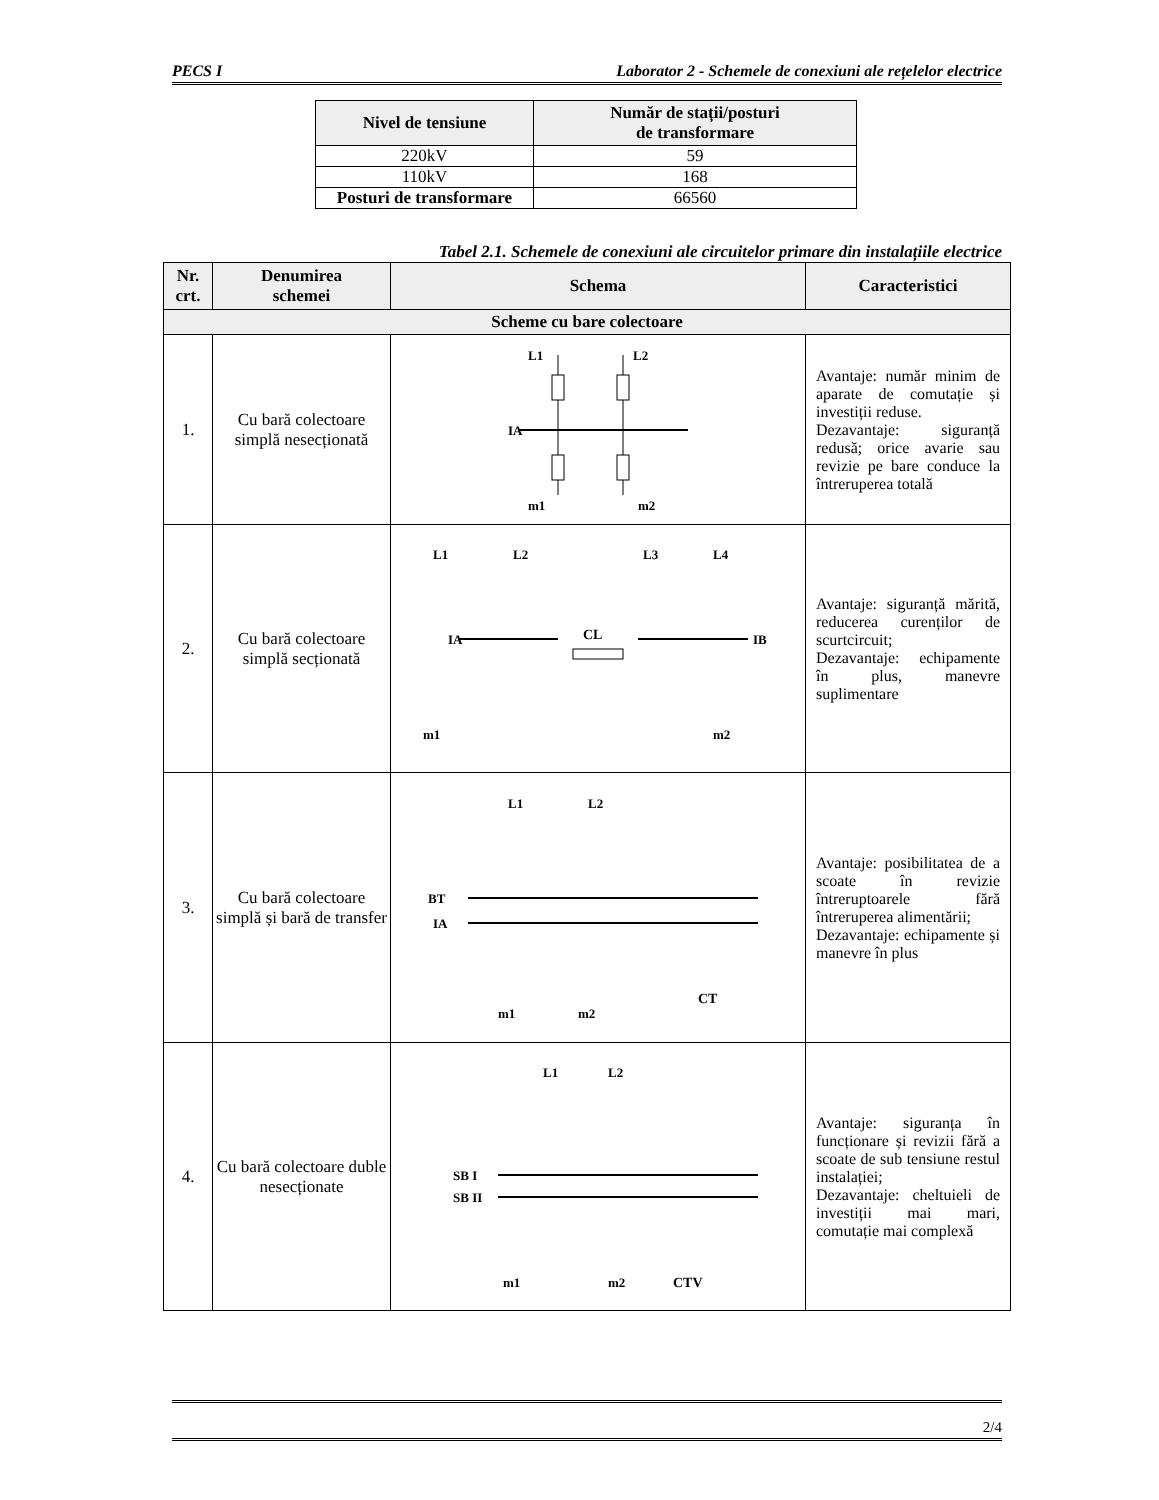PECS I Laborator 2 - Schemele de conexiuni ale rețelelor electrice
| Nivel de tensiune | Număr de stații/posturi de transformare |
| --- | --- |
| 220kV | 59 |
| 110kV | 168 |
| Posturi de transformare | 66560 |
Tabel 2.1. Schemele de conexiuni ale circuitelor primare din instalațiile electrice
| Nr. crt. | Denumirea schemei | Schema | Caracteristici |
| --- | --- | --- | --- |
| Scheme cu bare colectoare | | | |
| 1. | Cu bară colectoare simplă nesecționată | IA L1 L2 m1 m2 | Avantaje: număr minim de aparate de comutație și investiții reduse. Dezavantaje: siguranță redusă; orice avarie sau revizie pe bare conduce la întreruperea totală |
| 2. | Cu bară colectoare simplă secționată | CL IA IB L1 L2 L3 L4 m1 m2 | Avantaje: siguranță mărită, reducerea curenților de scurtcircuit; Dezavantaje: echipamente în plus, manevre suplimentare |
| 3. | Cu bară colectoare simplă și bară de transfer | BT IA L1 L2 m1 m2 CT | Avantaje: posibilitatea de a scoate în revizie întreruptoarele fără întreruperea alimentării; Dezavantaje: echipamente și manevre în plus |
| 4. | Cu bară colectoare duble nesecționate | SB I SB II L1 L2 m1 m2 CTV | Avantaje: siguranța în funcționare și revizii fără a scoate de sub tensiune restul instalației; Dezavantaje: cheltuieli de investiții mai mari, comutație mai complexă |
2/4